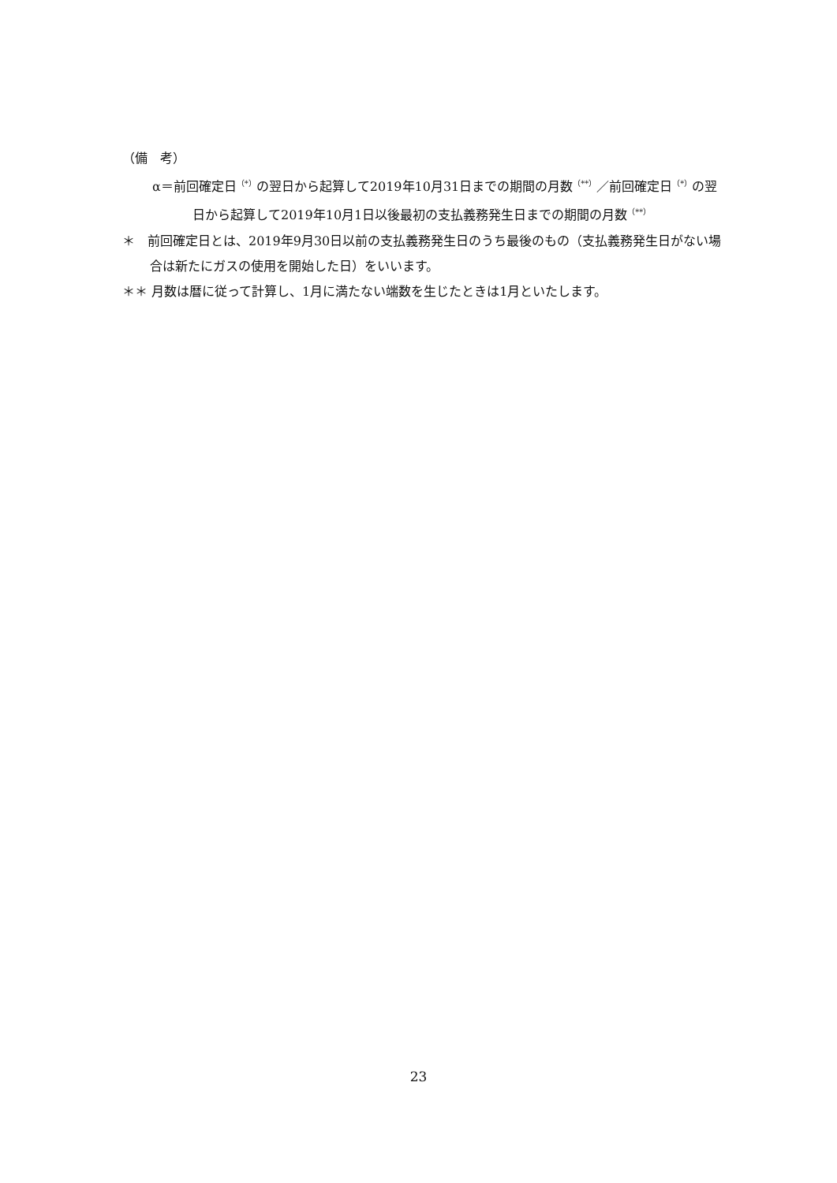（備　考）
α＝前回確定日<sup>（*）</sup>の翌日から起算して2019年10月31日までの期間の月数<sup>（**）</sup>／前回確定日<sup>（*）</sup>の翌日から起算して2019年10月1日以後最初の支払義務発生日までの期間の月数<sup>（**）</sup>
＊　前回確定日とは、2019年9月30日以前の支払義務発生日のうち最後のもの（支払義務発生日がない場合は新たにガスの使用を開始した日）をいいます。
＊＊ 月数は暦に従って計算し、1月に満たない端数を生じたときは1月といたします。
23